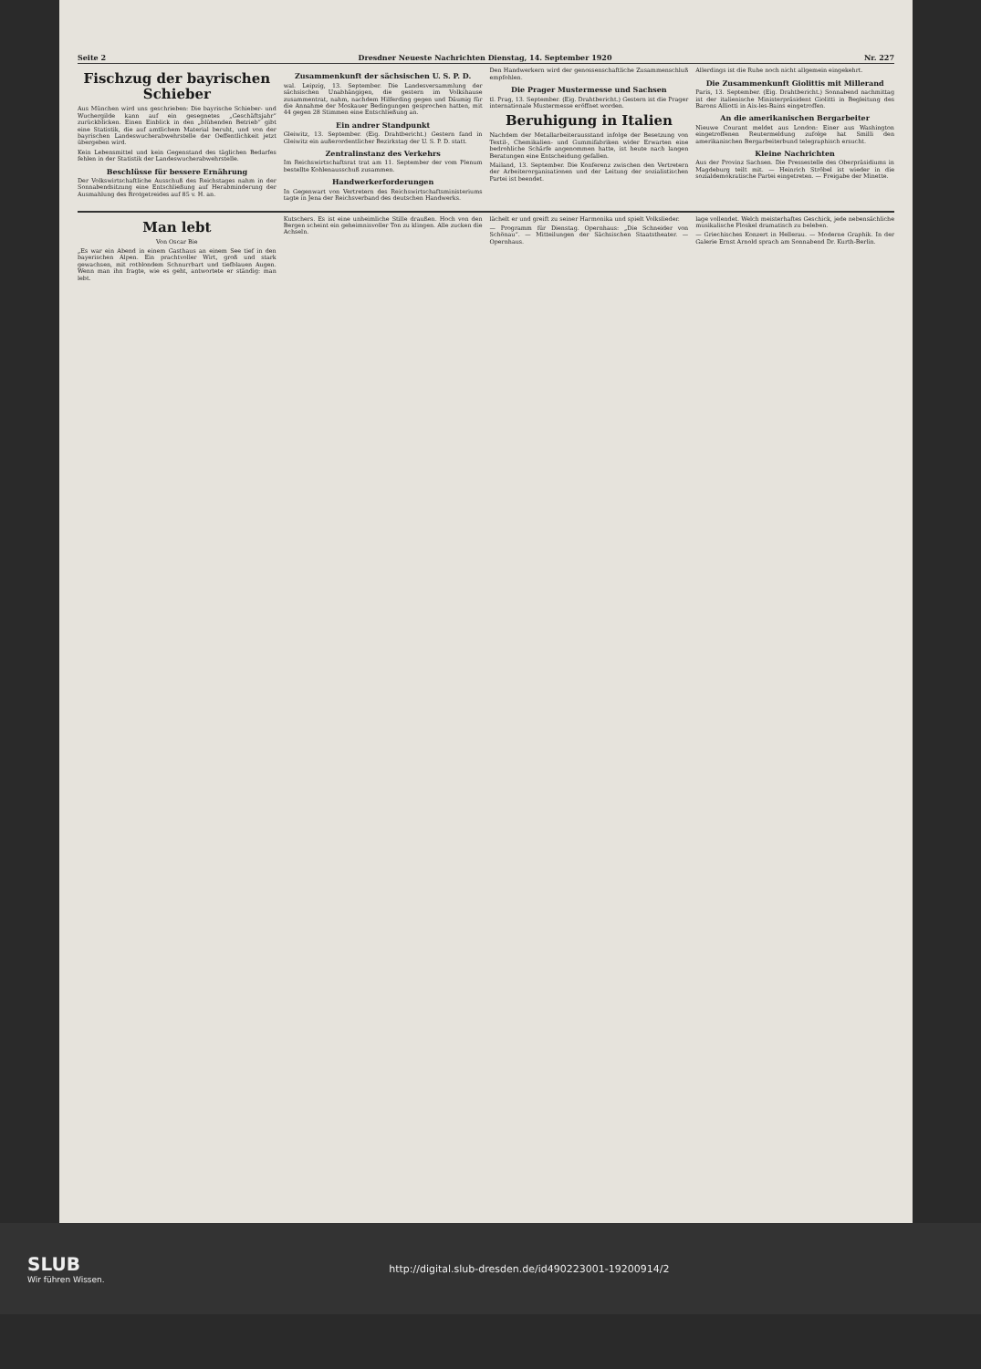Seite 2 Dresdner Neueste Nachrichten Dienstag, 14. September 1920 Nr. 227
Fischzug der bayrischen Schieber
Aus München wird uns geschrieben: Die bayrische Schieber- und Wuchergilde kann auf ein gesegnetes „Geschäftsjahr“ zurückblicken. Einen Einblick in den „blühenden Betrieb“ gibt eine Statistik, die auf amtlichem Material beruht, und von der bayrischen Landeswucherabwehrstelle der Oeffentlichkeit jetzt übergeben wird.
Kein Lebensmittel und kein Gegenstand des täglichen Bedarfes fehlen in der Statistik der Landeswucherabwehrstelle.
Beschlüsse für bessere Ernährung
Der Volkswirtschaftliche Ausschuß des Reichstages nahm in der Sonnabendsitzung eine Entschließung auf Herabminderung der Ausmahlung des Brotgetreides auf 85 v. H. an.
Zusammenkunft der sächsischen U. S. P. D.
wal. Leipzig, 13. September. Die Landesversammlung der sächsischen Unabhängigen, die gestern im Volkshause zusammentrat, nahm, nachdem Hilferding gegen und Däumig für die Annahme der Moskauer Bedingungen gesprochen hatten, mit 44 gegen 28 Stimmen eine Entschließung an.
Ein andrer Standpunkt
Gleiwitz, 13. September. (Eig. Drahtbericht.) Gestern fand in Gleiwitz ein außerordentlicher Bezirkstag der U. S. P. D. statt.
Zentralinstanz des Verkehrs
Im Reichswirtschaftsrat trat am 11. September der vom Plenum bestellte Kohlenausschuß zusammen.
Handwerkerforderungen
In Gegenwart von Vertretern des Reichswirtschaftsministeriums tagte in Jena der Reichsverband des deutschen Handwerks.
Den Handwerkern wird der genossenschaftliche Zusammenschluß empfohlen.
Die Prager Mustermesse und Sachsen
tl. Prag, 13. September. (Eig. Drahtbericht.) Gestern ist die Prager internationale Mustermesse eröffnet worden.
Beruhigung in Italien
Nachdem der Metallarbeiterausstand infolge der Besetzung von Textil-, Chemikalien- und Gummifabriken wider Erwarten eine bedrohliche Schärfe angenommen hatte, ist heute nach langen Beratungen eine Entscheidung gefallen.
Mailand, 13. September. Die Konferenz zwischen den Vertretern der Arbeiterorganisationen und der Leitung der sozialistischen Partei ist beendet.
Allerdings ist die Ruhe noch nicht allgemein eingekehrt.
Die Zusammenkunft Giolittis mit Millerand
Paris, 13. September. (Eig. Drahtbericht.) Sonnabend nachmittag ist der italienische Ministerpräsident Giolitti in Begleitung des Barons Alliotti in Aix-les-Bains eingetroffen.
An die amerikanischen Bergarbeiter
Nieuwe Courant meldet aus London: Einer aus Washington eingetroffenen Reutermeldung zufolge hat Smilli den amerikanischen Bergarbeiterbund telegraphisch ersucht.
Kleine Nachrichten
Aus der Provinz Sachsen. Die Pressestelle des Oberpräsidiums in Magdeburg teilt mit. — Heinrich Ströbel ist wieder in die sozialdemokratische Partei eingetreten. — Freigabe der Minette.
Man lebt
Von Oscar Bie
„Es war ein Abend in einem Gasthaus an einem See tief in den bayerischen Alpen. Ein prachtvoller Wirt, groß und stark gewachsen, mit rotblondem Schnurrbart und tiefblauen Augen. Wenn man ihn fragte, wie es geht, antwortete er ständig: man lebt.
Kutschers. Es ist eine unheimliche Stille draußen. Hoch von den Bergen scheint ein geheimnisvoller Ton zu klingen. Alle zucken die Achseln.
lächelt er und greift zu seiner Harmonika und spielt Volkslieder.
— Programm für Dienstag. Opernhaus: „Die Schneider von Schönau“. — Mitteilungen der Sächsischen Staatstheater. — Opernhaus.
lage vollendet. Welch meisterhaftes Geschick, jede nebensächliche musikalische Floskel dramatisch zu beleben.
— Griechisches Konzert in Hellerau. — Moderne Graphik. In der Galerie Ernst Arnold sprach am Sonnabend Dr. Kurth-Berlin.
SLUB
Wir führen Wissen.
http://digital.slub-dresden.de/id490223001-19200914/2